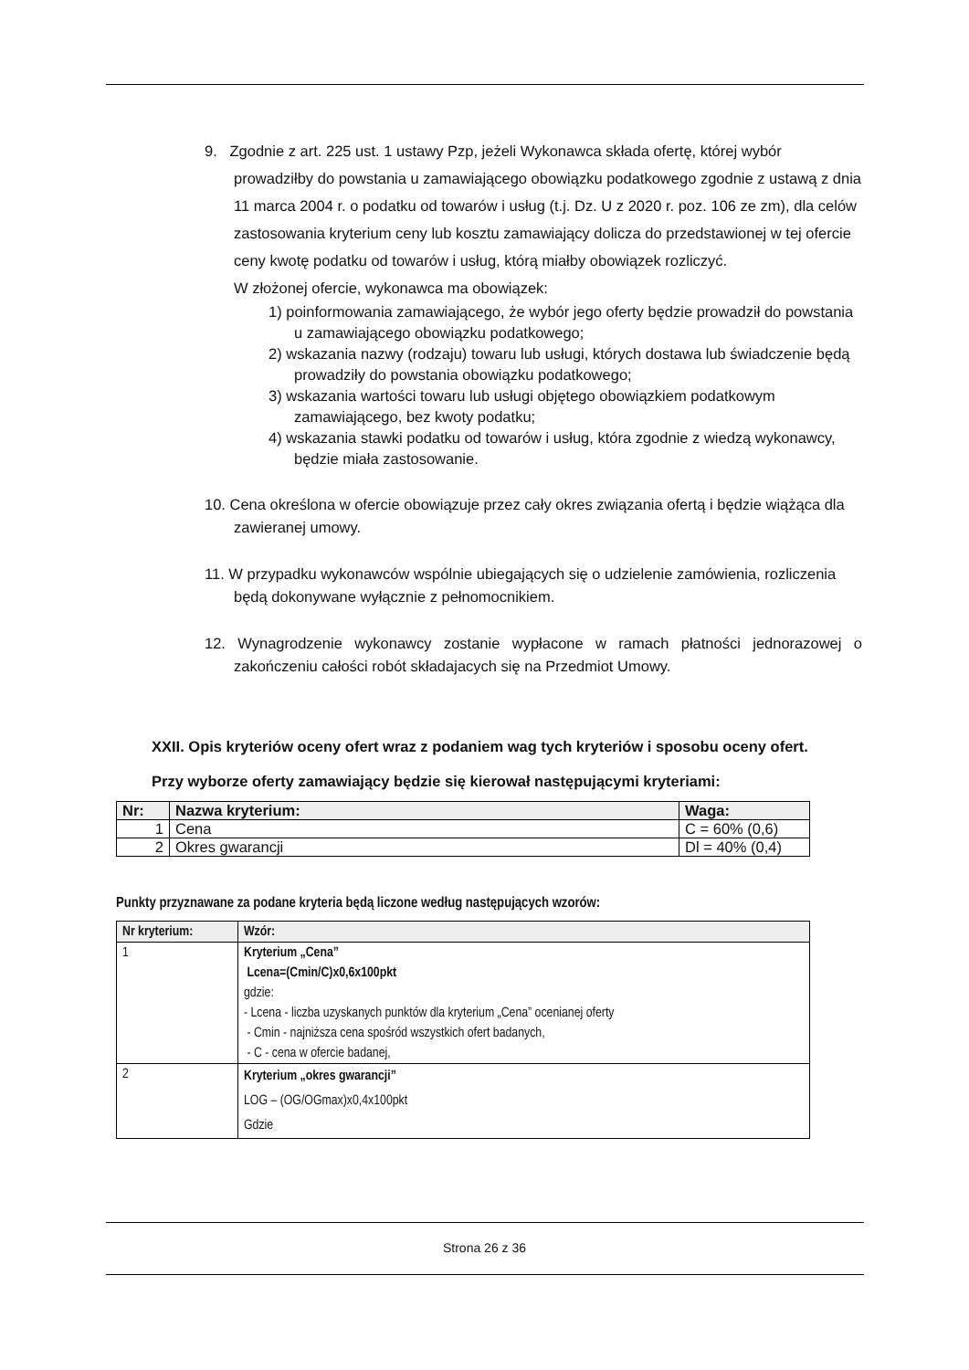9. Zgodnie z art. 225 ust. 1 ustawy Pzp, jeżeli Wykonawca składa ofertę, której wybór prowadziłby do powstania u zamawiającego obowiązku podatkowego zgodnie z ustawą z dnia 11 marca 2004 r. o podatku od towarów i usług (t.j. Dz. U z 2020 r. poz. 106 ze zm), dla celów zastosowania kryterium ceny lub kosztu zamawiający dolicza do przedstawionej w tej ofercie ceny kwotę podatku od towarów i usług, którą miałby obowiązek rozliczyć.
W złożonej ofercie, wykonawca ma obowiązek:
1) poinformowania zamawiającego, że wybór jego oferty będzie prowadził do powstania u zamawiającego obowiązku podatkowego;
2) wskazania nazwy (rodzaju) towaru lub usługi, których dostawa lub świadczenie będą prowadziły do powstania obowiązku podatkowego;
3) wskazania wartości towaru lub usługi objętego obowiązkiem podatkowym zamawiającego, bez kwoty podatku;
4) wskazania stawki podatku od towarów i usług, która zgodnie z wiedzą wykonawcy, będzie miała zastosowanie.
10. Cena określona w ofercie obowiązuje przez cały okres związania ofertą i będzie wiążąca dla zawieranej umowy.
11. W przypadku wykonawców wspólnie ubiegających się o udzielenie zamówienia, rozliczenia będą dokonywane wyłącznie z pełnomocnikiem.
12. Wynagrodzenie wykonawcy zostanie wypłacone w ramach płatności jednorazowej o zakończeniu całości robót składajacych się na Przedmiot Umowy.
XXII. Opis kryteriów oceny ofert wraz z podaniem wag tych kryteriów i sposobu oceny ofert.
Przy wyborze oferty zamawiający będzie się kierował następującymi kryteriami:
| Nr: | Nazwa kryterium: | Waga: |
| --- | --- | --- |
| 1 | Cena | C = 60% (0,6) |
| 2 | Okres gwarancji | Dl = 40% (0,4) |
Punkty przyznawane za podane kryteria będą liczone według następujących wzorów:
| Nr kryterium: | Wzór: |
| --- | --- |
| 1 | Kryterium „Cena” Lcena=(Cmin/C)x0,6x100pkt gdzie: - Lcena - liczba uzyskanych punktów dla kryterium „Cena” ocenianej oferty - Cmin - najniższa cena spośród wszystkich ofert badanych, - C - cena w ofercie badanej, |
| 2 | Kryterium „okres gwarancji” LOG – (OG/OGmax)x0,4x100pkt Gdzie |
Strona 26 z 36